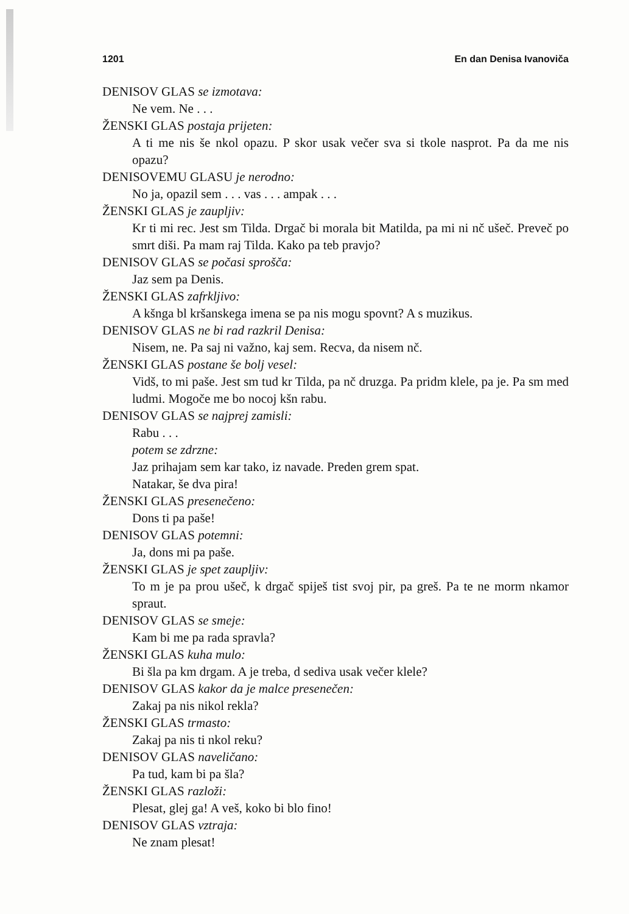1201 En dan Denisa Ivanoviča
DENISOV GLAS se izmotava:
Ne vem. Ne . . .
ŽENSKI GLAS postaja prijeten:
A ti me nis še nkol opazu. P skor usak večer sva si tkole nasprot. Pa da me nis opazu?
DENISOVEMU GLASU je nerodno:
No ja, opazil sem . . . vas . . . ampak . . .
ŽENSKI GLAS je zaupljiv:
Kr ti mi rec. Jest sm Tilda. Drgač bi morala bit Matilda, pa mi ni nč ušeč. Preveč po smrt diši. Pa mam raj Tilda. Kako pa teb pravjo?
DENISOV GLAS se počasi sprošča:
Jaz sem pa Denis.
ŽENSKI GLAS zafrkljivo:
A kšnga bl kršanskega imena se pa nis mogu spovnt? A s muzikus.
DENISOV GLAS ne bi rad razkril Denisa:
Nisem, ne. Pa saj ni važno, kaj sem. Recva, da nisem nč.
ŽENSKI GLAS postane še bolj vesel:
Vidš, to mi paše. Jest sm tud kr Tilda, pa nč druzga. Pa pridm klele, pa je. Pa sm med ludmi. Mogoče me bo nocoj kšn rabu.
DENISOV GLAS se najprej zamisli:
Rabu . . .
potem se zdrzne:
Jaz prihajam sem kar tako, iz navade. Preden grem spat.
Natakar, še dva pira!
ŽENSKI GLAS presenečeno:
Dons ti pa paše!
DENISOV GLAS potemni:
Ja, dons mi pa paše.
ŽENSKI GLAS je spet zaupljiv:
To m je pa prou ušeč, k drgač spiješ tist svoj pir, pa greš. Pa te ne morm nkamor spraut.
DENISOV GLAS se smeje:
Kam bi me pa rada spravla?
ŽENSKI GLAS kuha mulo:
Bi šla pa km drgam. A je treba, d sediva usak večer klele?
DENISOV GLAS kakor da je malce presenečen:
Zakaj pa nis nikol rekla?
ŽENSKI GLAS trmasto:
Zakaj pa nis ti nkol reku?
DENISOV GLAS naveličano:
Pa tud, kam bi pa šla?
ŽENSKI GLAS razloži:
Plesat, glej ga! A veš, koko bi blo fino!
DENISOV GLAS vztraja:
Ne znam plesat!